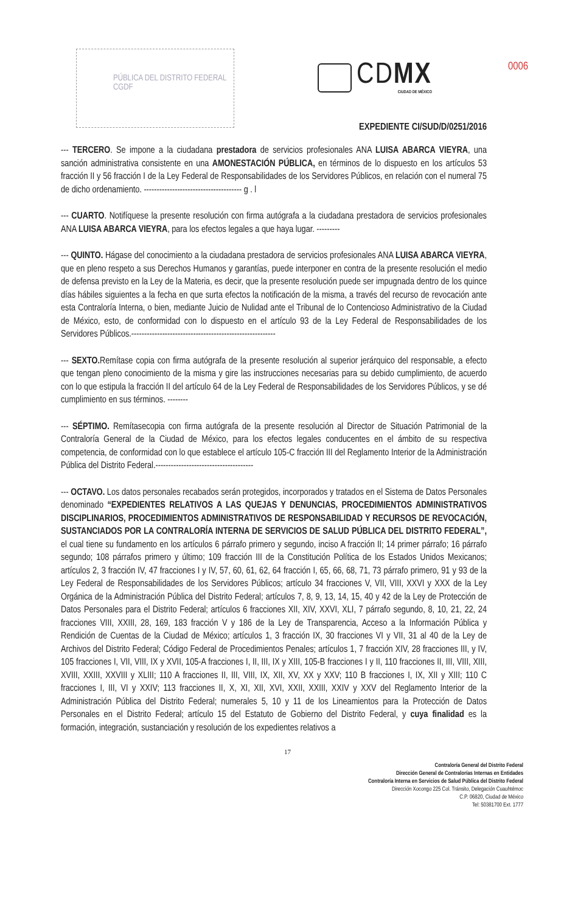PÚBLICA DEL DISTRITO FEDERAL
CGDF
CDMX
CIUDAD DE MÉXICO
0006
EXPEDIENTE CI/SUD/D/0251/2016
--- TERCERO. Se impone a la ciudadana prestadora de servicios profesionales ANA LUISA ABARCA VIEYRA, una sanción administrativa consistente en una AMONESTACIÓN PÚBLICA, en términos de lo dispuesto en los artículos 53 fracción II y 56 fracción I de la Ley Federal de Responsabilidades de los Servidores Públicos, en relación con el numeral 75 de dicho ordenamiento. -------------------------------------- g . l
--- CUARTO. Notifíquese la presente resolución con firma autógrafa a la ciudadana prestadora de servicios profesionales ANA LUISA ABARCA VIEYRA, para los efectos legales a que haya lugar. ---------
--- QUINTO. Hágase del conocimiento a la ciudadana prestadora de servicios profesionales ANA LUISA ABARCA VIEYRA, que en pleno respeto a sus Derechos Humanos y garantías, puede interponer en contra de la presente resolución el medio de defensa previsto en la Ley de la Materia, es decir, que la presente resolución puede ser impugnada dentro de los quince días hábiles siguientes a la fecha en que surta efectos la notificación de la misma, a través del recurso de revocación ante esta Contraloría Interna, o bien, mediante Juicio de Nulidad ante el Tribunal de lo Contencioso Administrativo de la Ciudad de México, esto, de conformidad con lo dispuesto en el artículo 93 de la Ley Federal de Responsabilidades de los Servidores Públicos.--------------------------------------------------------
--- SEXTO. Remítase copia con firma autógrafa de la presente resolución al superior jerárquico del responsable, a efecto que tengan pleno conocimiento de la misma y gire las instrucciones necesarias para su debido cumplimiento, de acuerdo con lo que estipula la fracción II del artículo 64 de la Ley Federal de Responsabilidades de los Servidores Públicos, y se dé cumplimiento en sus términos. --------
--- SÉPTIMO. Remítasecopia con firma autógrafa de la presente resolución al Director de Situación Patrimonial de la Contraloría General de la Ciudad de México, para los efectos legales conducentes en el ámbito de su respectiva competencia, de conformidad con lo que establece el artículo 105-C fracción III del Reglamento Interior de la Administración Pública del Distrito Federal.--------------------------------------
--- OCTAVO. Los datos personales recabados serán protegidos, incorporados y tratados en el Sistema de Datos Personales denominado “EXPEDIENTES RELATIVOS A LAS QUEJAS Y DENUNCIAS, PROCEDIMIENTOS ADMINISTRATIVOS DISCIPLINARIOS, PROCEDIMIENTOS ADMINISTRATIVOS DE RESPONSABILIDAD Y RECURSOS DE REVOCACIÓN, SUSTANCIADOS POR LA CONTRALORÍA INTERNA DE SERVICIOS DE SALUD PÚBLICA DEL DISTRITO FEDERAL”, el cual tiene su fundamento en los artículos 6 párrafo primero y segundo, inciso A fracción II; 14 primer párrafo; 16 párrafo segundo; 108 párrafos primero y último; 109 fracción III de la Constitución Política de los Estados Unidos Mexicanos; artículos 2, 3 fracción IV, 47 fracciones I y IV, 57, 60, 61, 62, 64 fracción I, 65, 66, 68, 71, 73 párrafo primero, 91 y 93 de la Ley Federal de Responsabilidades de los Servidores Públicos; artículo 34 fracciones V, VII, VIII, XXVI y XXX de la Ley Orgánica de la Administración Pública del Distrito Federal; artículos 7, 8, 9, 13, 14, 15, 40 y 42 de la Ley de Protección de Datos Personales para el Distrito Federal; artículos 6 fracciones XII, XIV, XXVI, XLI, 7 párrafo segundo, 8, 10, 21, 22, 24 fracciones VIII, XXIII, 28, 169, 183 fracción V y 186 de la Ley de Transparencia, Acceso a la Información Pública y Rendición de Cuentas de la Ciudad de México; artículos 1, 3 fracción IX, 30 fracciones VI y VII, 31 al 40 de la Ley de Archivos del Distrito Federal; Código Federal de Procedimientos Penales; artículos 1, 7 fracción XIV, 28 fracciones III, y IV, 105 fracciones I, VII, VIII, IX y XVII, 105-A fracciones I, II, III, IX y XIII, 105-B fracciones I y II, 110 fracciones II, III, VIII, XIII, XVIII, XXIII, XXVIII y XLIII; 110 A fracciones II, III, VIII, IX, XII, XV, XX y XXV; 110 B fracciones I, IX, XII y XIII; 110 C fracciones I, III, VI y XXIV; 113 fracciones II, X, XI, XII, XVI, XXII, XXIII, XXIV y XXV del Reglamento Interior de la Administración Pública del Distrito Federal; numerales 5, 10 y 11 de los Lineamientos para la Protección de Datos Personales en el Distrito Federal; artículo 15 del Estatuto de Gobierno del Distrito Federal, y cuya finalidad es la formación, integración, sustanciación y resolución de los expedientes relativos a
17
Contraloría General del Distrito Federal
Dirección General de Contralorías Internas en Entidades
Contraloría Interna en Servicios de Salud Pública del Distrito Federal
Dirección Xocongo 225 Col. Tránsito, Delegación Cuauhtémoc
C.P. 06820, Ciudad de México
Tel: 50381700 Ext. 1777